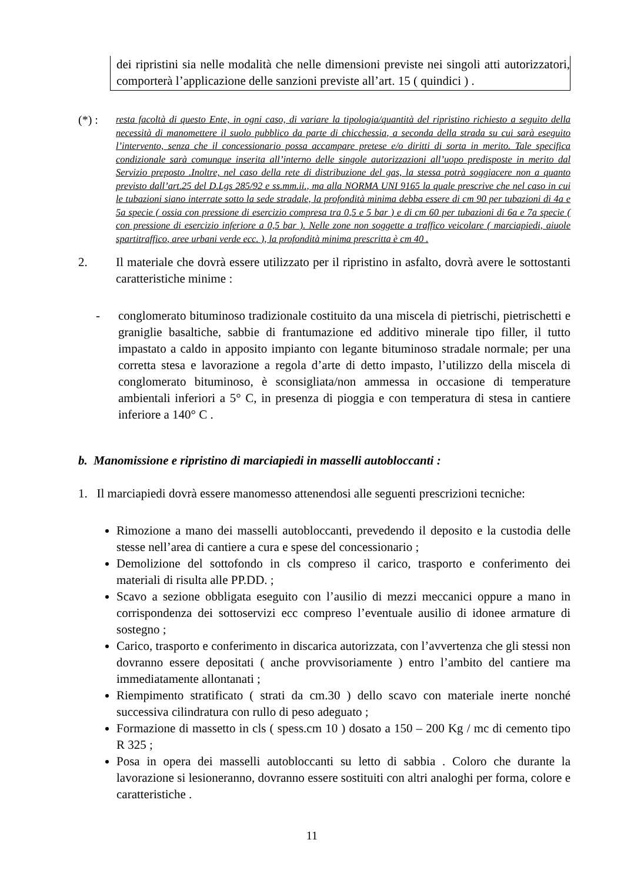dei ripristini sia nelle modalità che nelle dimensioni previste nei singoli atti autorizzatori, comporterà l’applicazione delle sanzioni previste all’art. 15 ( quindici ) .
(*) : resta facoltà di questo Ente, in ogni caso, di variare la tipologia/quantità del ripristino richiesto a seguito della necessità di manomettere il suolo pubblico da parte di chicchessia, a seconda della strada su cui sarà eseguito l’intervento, senza che il concessionario possa accampare pretese e/o diritti di sorta in merito. Tale specifica condizionale sarà comunque inserita all’interno delle singole autorizzazioni all’uopo predisposte in merito dal Servizio preposto .Inoltre, nel caso della rete di distribuzione del gas, la stessa potrà soggiacere non a quanto previsto dall’art.25 del D.Lgs 285/92 e ss.mm.ii., ma alla NORMA UNI 9165 la quale prescrive che nel caso in cui le tubazioni siano interrate sotto la sede stradale, la profondità minima debba essere di cm 90 per tubazioni di 4a e 5a specie ( ossia con pressione di esercizio compresa tra 0,5 e 5 bar ) e di cm 60 per tubazioni di 6a e 7a specie ( con pressione di esercizio inferiore a 0,5 bar ). Nelle zone non soggette a traffico veicolare ( marciapiedi, aiuole spartitraffico, aree urbani verde ecc. ), la profondità minima prescritta è cm 40 .
2. Il materiale che dovrà essere utilizzato per il ripristino in asfalto, dovrà avere le sottostanti caratteristiche minime :
- conglomerato bituminoso tradizionale costituito da una miscela di pietrischi, pietrischetti e graniglie basaltiche, sabbie di frantumazione ed additivo minerale tipo filler, il tutto impastato a caldo in apposito impianto con legante bituminoso stradale normale; per una corretta stesa e lavorazione a regola d’arte di detto impasto, l’utilizzo della miscela di conglomerato bituminoso, è sconsigliata/non ammessa in occasione di temperature ambientali inferiori a 5° C, in presenza di pioggia e con temperatura di stesa in cantiere inferiore a 140° C .
b. Manomissione e ripristino di marciapiedi in masselli autobloccanti :
1. Il marciapiedi dovrà essere manomesso attenendosi alle seguenti prescrizioni tecniche:
Rimozione a mano dei masselli autobloccanti, prevedendo il deposito e la custodia delle stesse nell’area di cantiere a cura e spese del concessionario ;
Demolizione del sottofondo in cls compreso il carico, trasporto e conferimento dei materiali di risulta alle PP.DD. ;
Scavo a sezione obbligata eseguito con l’ausilio di mezzi meccanici oppure a mano in corrispondenza dei sottoservizi ecc compreso l’eventuale ausilio di idonee armature di sostegno ;
Carico, trasporto e conferimento in discarica autorizzata, con l’avvertenza che gli stessi non dovranno essere depositati ( anche provvisoriamente ) entro l’ambito del cantiere ma immediatamente allontanati ;
Riempimento stratificato ( strati da cm.30 ) dello scavo con materiale inerte nonché successiva cilindratura con rullo di peso adeguato ;
Formazione di massetto in cls ( spess.cm 10 ) dosato a 150 – 200 Kg / mc di cemento tipo R 325 ;
Posa in opera dei masselli autobloccanti su letto di sabbia . Coloro che durante la lavorazione si lesioneranno, dovranno essere sostituiti con altri analoghi per forma, colore e caratteristiche .
11